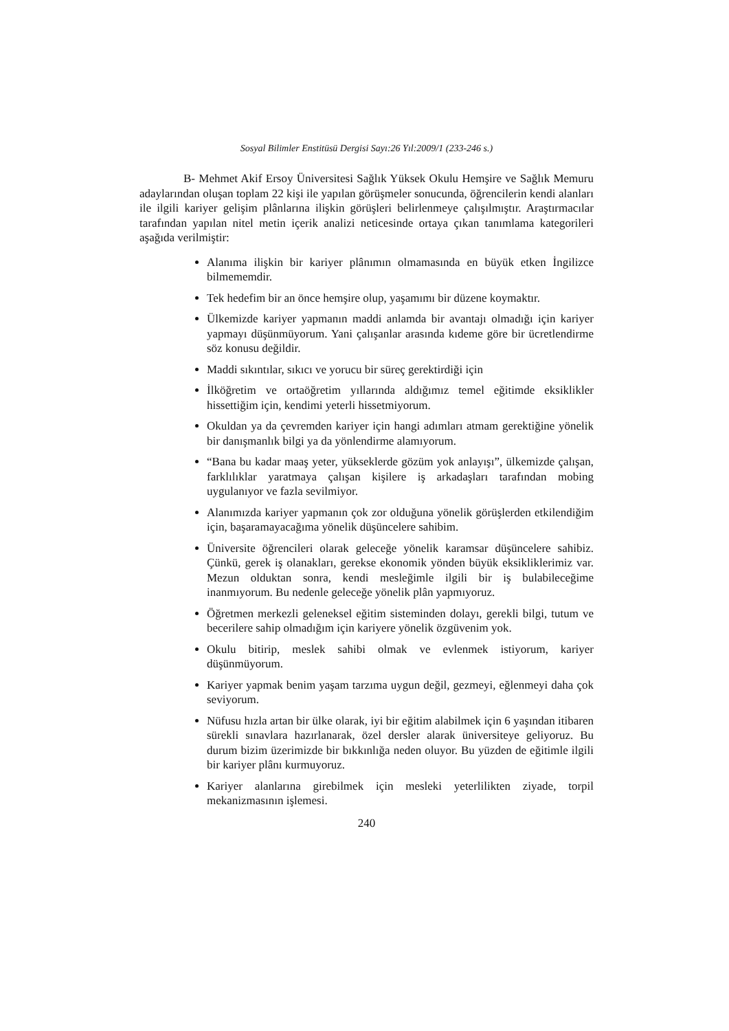Sosyal Bilimler Enstitüsü Dergisi Sayı:26 Yıl:2009/1 (233-246 s.)
B- Mehmet Akif Ersoy Üniversitesi Sağlık Yüksek Okulu Hemşire ve Sağlık Memuru adaylarından oluşan toplam 22 kişi ile yapılan görüşmeler sonucunda, öğrencilerin kendi alanları ile ilgili kariyer gelişim plânlarına ilişkin görüşleri belirlenmeye çalışılmıştır. Araştırmacılar tarafından yapılan nitel metin içerik analizi neticesinde ortaya çıkan tanımlama kategorileri aşağıda verilmiştir:
Alanıma ilişkin bir kariyer plânımın olmamasında en büyük etken İngilizce bilmemem­dir.
Tek hedefim bir an önce hemşire olup, yaşamımı bir düzene koymaktır.
Ülkemizde kariyer yapmanın maddi anlamda bir avantajı olmadığı için kariyer yapmayı düşünmüyorum. Yani çalışanlar arasında kıdeme göre bir ücretlendirme söz konusu değildir.
Maddi sıkıntılar, sıkıcı ve yorucu bir süreç gerektirdiği için
İlköğretim ve ortaöğretim yıllarında aldığımız temel eğitimde eksiklikler hissettiğim için, kendimi yeterli hissetmiyorum.
Okuldan ya da çevremden kariyer için hangi adımları atmam gerektiğine yönelik bir danışmanlık bilgi ya da yönlendirme alamıyorum.
“Bana bu kadar maaş yeter, yükseklerde gözüm yok anlayışı”, ülkemizde çalışan, farklılıklar yaratmaya çalışan kişilere iş arkadaşları tarafından mobing uygulanıyor ve fazla sevilmiyor.
Alanımızda kariyer yapmanın çok zor olduğuna yönelik görüşlerden etkilendiğim için, başaramayacağıma yönelik düşüncelere sahibim.
Üniversite öğrencileri olarak geleceğe yönelik karamsar düşüncelere sahibiz. Çünkü, gerek iş olanakları, gerekse ekonomik yönden büyük eksikliklerimiz var. Mezun olduktan sonra, kendi mesleğimle ilgili bir iş bulabileceğime inanmıyorum. Bu nedenle geleceğe yönelik plân yapmıyoruz.
Öğretmen merkezli geleneksel eğitim sisteminden dolayı, gerekli bilgi, tutum ve becerilere sahip olmadığım için kariyere yönelik özgüvenim yok.
Okulu bitirip, meslek sahibi olmak ve evlenmek istiyorum, kariyer düşünmüyorum.
Kariyer yapmak benim yaşam tarzıma uygun değil, gezmeyi, eğlenmeyi daha çok seviyorum.
Nüfusu hızla artan bir ülke olarak, iyi bir eğitim alabilmek için 6 yaşından itibaren sürekli sınavlara hazırlanarak, özel dersler alarak üniversiteye geliyoruz. Bu durum bizim üzerimizde bir bıkkınlığa neden oluyor. Bu yüzden de eğitimle ilgili bir kariyer plânı kurmuyoruz.
Kariyer alanlarına girebilmek için mesleki yeterlilikten ziyade, torpil mekanizmasının işlemesi.
240